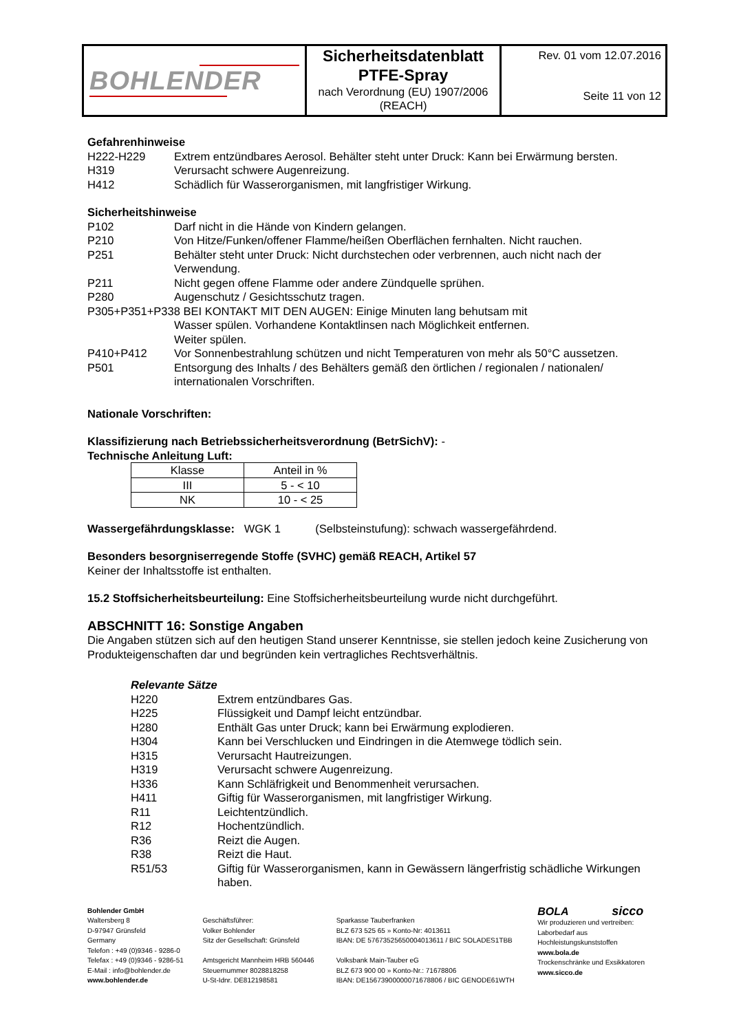BOHLENDER
Sicherheitsdatenblatt
PTFE-Spray
nach Verordnung (EU) 1907/2006
(REACH)
Rev. 01 vom 12.07.2016
Seite 11 von 12
Gefahrenhinweise
H222-H229 Extrem entzündbares Aerosol. Behälter steht unter Druck: Kann bei Erwärmung bersten.
H319 Verursacht schwere Augenreizung.
H412 Schädlich für Wasserorganismen, mit langfristiger Wirkung.
Sicherheitshinweise
P102 Darf nicht in die Hände von Kindern gelangen.
P210 Von Hitze/Funken/offener Flamme/heißen Oberflächen fernhalten. Nicht rauchen.
P251 Behälter steht unter Druck: Nicht durchstechen oder verbrennen, auch nicht nach der Verwendung.
P211 Nicht gegen offene Flamme oder andere Zündquelle sprühen.
P280 Augenschutz / Gesichtsschutz tragen.
P305+P351+P338 BEI KONTAKT MIT DEN AUGEN: Einige Minuten lang behutsam mit
Wasser spülen. Vorhandene Kontaktlinsen nach Möglichkeit entfernen.
Weiter spülen.
P410+P412 Vor Sonnenbestrahlung schützen und nicht Temperaturen von mehr als 50°C aussetzen.
P501 Entsorgung des Inhalts / des Behälters gemäß den örtlichen / regionalen / nationalen/ internationalen Vorschriften.
Nationale Vorschriften:
Klassifizierung nach Betriebssicherheitsverordnung (BetrSichV): -
Technische Anleitung Luft:
| Klasse | Anteil in % |
| III | 5 - < 10 |
| NK | 10 - < 25 |
Wassergefährdungsklasse: WGK 1 (Selbsteinstufung): schwach wassergefährdend.
Besonders besorgniserregende Stoffe (SVHC) gemäß REACH, Artikel 57
Keiner der Inhaltsstoffe ist enthalten.
15.2 Stoffsicherheitsbeurteilung: Eine Stoffsicherheitsbeurteilung wurde nicht durchgeführt.
ABSCHNITT 16: Sonstige Angaben
Die Angaben stützen sich auf den heutigen Stand unserer Kenntnisse, sie stellen jedoch keine Zusicherung von Produkteigenschaften dar und begründen kein vertragliches Rechtsverhältnis.
Relevante Sätze
H220 Extrem entzündbares Gas.
H225 Flüssigkeit und Dampf leicht entzündbar.
H280 Enthält Gas unter Druck; kann bei Erwärmung explodieren.
H304 Kann bei Verschlucken und Eindringen in die Atemwege tödlich sein.
H315 Verursacht Hautreizungen.
H319 Verursacht schwere Augenreizung.
H336 Kann Schläfrigkeit und Benommenheit verursachen.
H411 Giftig für Wasserorganismen, mit langfristiger Wirkung.
R11 Leichtentzündlich.
R12 Hochentzündlich.
R36 Reizt die Augen.
R38 Reizt die Haut.
R51/53 Giftig für Wasserorganismen, kann in Gewässern längerfristig schädliche Wirkungen haben.
Bohlender GmbH
Waltersberg 8
D-97947 Grünsfeld
Germany
Telefon : +49 (0)9346 - 9286-0
Telefax : +49 (0)9346 - 9286-51
E-Mail : info@bohlender.de
www.bohlender.de
Geschäftsführer:
Volker Bohlender
Sitz der Gesellschaft: Grünsfeld
Amtsgericht Mannheim HRB 560446
Steuernummer 8028818258
U-St-Idnr. DE812198581
Sparkasse Tauberfranken
BLZ 673 525 65 » Konto-Nr: 4013611
IBAN: DE 57673525650004013611 / BIC SOLADES1TBB
Volksbank Main-Tauber eG
BLZ 673 900 00 » Konto-Nr.: 71678806
IBAN: DE15673900000071678806 / BIC GENODE61WTH
BOLA sicco
Wir produzieren und vertreiben:
Laborbedarf aus Hochleistungskunststoffen
www.bola.de
Trockenschränke und Exsikkatoren
www.sicco.de